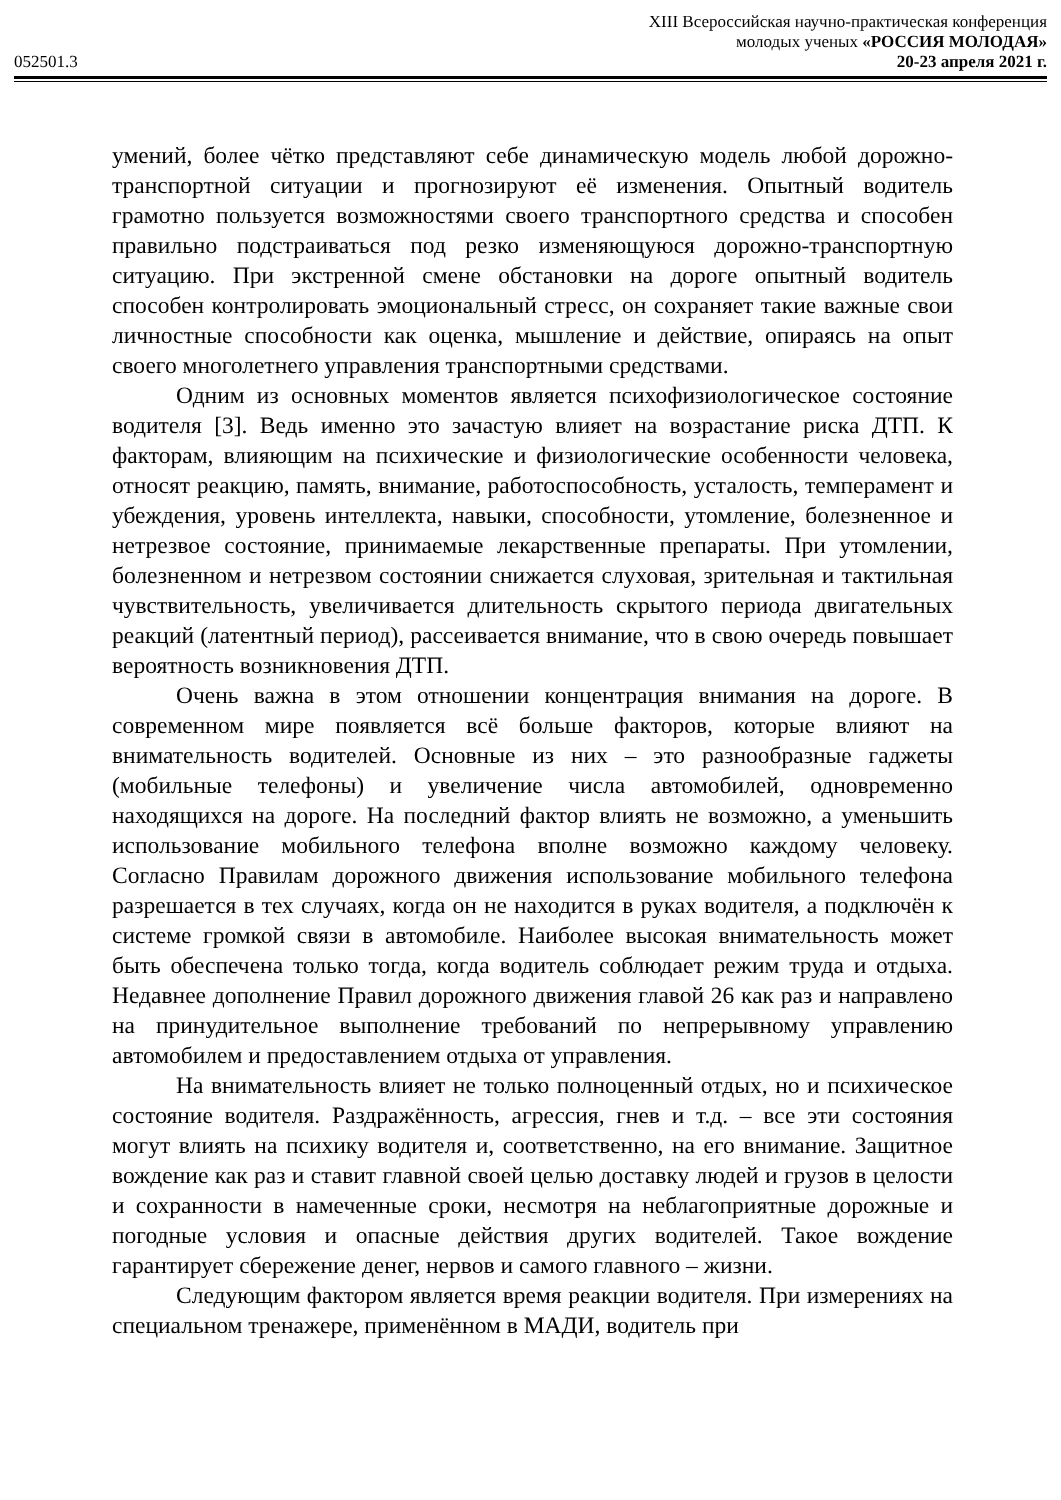XIII Всероссийская научно-практическая конференция
молодых ученых «РОССИЯ МОЛОДАЯ»
052501.3 20-23 апреля 2021 г.
умений, более чётко представляют себе динамическую модель любой дорожно-транспортной ситуации и прогнозируют её изменения. Опытный водитель грамотно пользуется возможностями своего транспортного средства и способен правильно подстраиваться под резко изменяющуюся дорожно-транспортную ситуацию. При экстренной смене обстановки на дороге опытный водитель способен контролировать эмоциональный стресс, он сохраняет такие важные свои личностные способности как оценка, мышление и действие, опираясь на опыт своего многолетнего управления транспортными средствами.
Одним из основных моментов является психофизиологическое состояние водителя [3]. Ведь именно это зачастую влияет на возрастание риска ДТП. К факторам, влияющим на психические и физиологические особенности человека, относят реакцию, память, внимание, работоспособность, усталость, темперамент и убеждения, уровень интеллекта, навыки, способности, утомление, болезненное и нетрезвое состояние, принимаемые лекарственные препараты. При утомлении, болезненном и нетрезвом состоянии снижается слуховая, зрительная и тактильная чувствительность, увеличивается длительность скрытого периода двигательных реакций (латентный период), рассеивается внимание, что в свою очередь повышает вероятность возникновения ДТП.
Очень важна в этом отношении концентрация внимания на дороге. В современном мире появляется всё больше факторов, которые влияют на внимательность водителей. Основные из них – это разнообразные гаджеты (мобильные телефоны) и увеличение числа автомобилей, одновременно находящихся на дороге. На последний фактор влиять не возможно, а уменьшить использование мобильного телефона вполне возможно каждому человеку. Согласно Правилам дорожного движения использование мобильного телефона разрешается в тех случаях, когда он не находится в руках водителя, а подключён к системе громкой связи в автомобиле. Наиболее высокая внимательность может быть обеспечена только тогда, когда водитель соблюдает режим труда и отдыха. Недавнее дополнение Правил дорожного движения главой 26 как раз и направлено на принудительное выполнение требований по непрерывному управлению автомобилем и предоставлением отдыха от управления.
На внимательность влияет не только полноценный отдых, но и психическое состояние водителя. Раздражённость, агрессия, гнев и т.д. – все эти состояния могут влиять на психику водителя и, соответственно, на его внимание. Защитное вождение как раз и ставит главной своей целью доставку людей и грузов в целости и сохранности в намеченные сроки, несмотря на неблагоприятные дорожные и погодные условия и опасные действия других водителей. Такое вождение гарантирует сбережение денег, нервов и самого главного – жизни.
Следующим фактором является время реакции водителя. При измерениях на специальном тренажере, применённом в МАДИ, водитель при